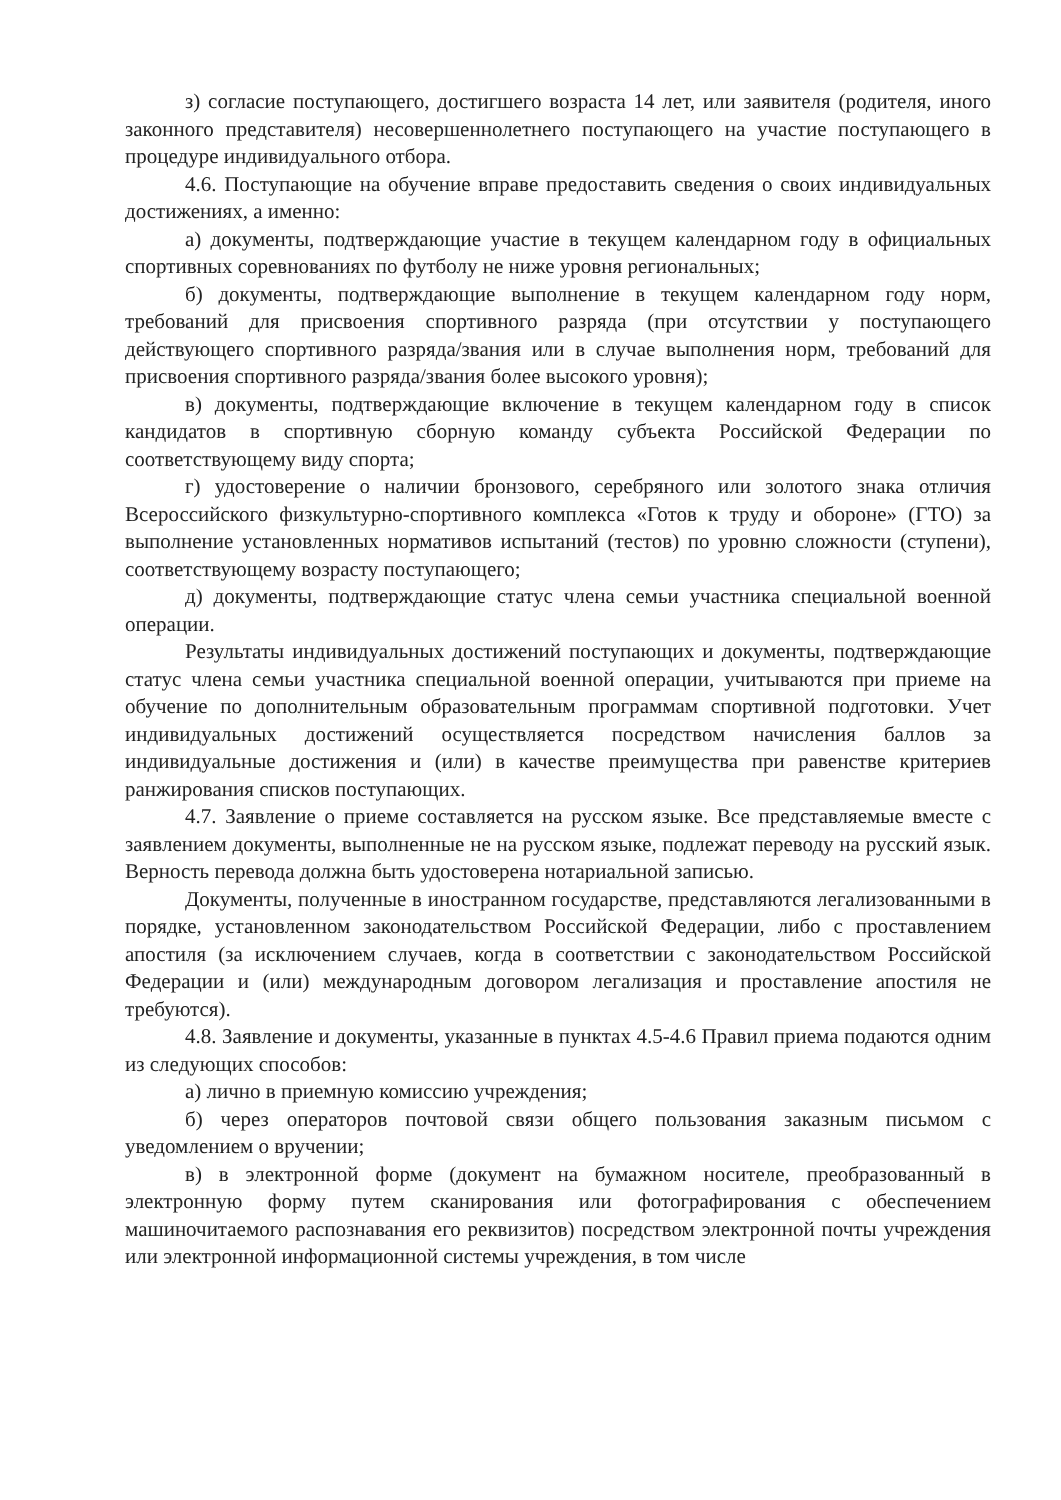з) согласие поступающего, достигшего возраста 14 лет, или заявителя (родителя, иного законного представителя) несовершеннолетнего поступающего на участие поступающего в процедуре индивидуального отбора.
4.6. Поступающие на обучение вправе предоставить сведения о своих индивидуальных достижениях, а именно:
а) документы, подтверждающие участие в текущем календарном году в официальных спортивных соревнованиях по футболу не ниже уровня региональных;
б) документы, подтверждающие выполнение в текущем календарном году норм, требований для присвоения спортивного разряда (при отсутствии у поступающего действующего спортивного разряда/звания или в случае выполнения норм, требований для присвоения спортивного разряда/звания более высокого уровня);
в) документы, подтверждающие включение в текущем календарном году в список кандидатов в спортивную сборную команду субъекта Российской Федерации по соответствующему виду спорта;
г) удостоверение о наличии бронзового, серебряного или золотого знака отличия Всероссийского физкультурно-спортивного комплекса «Готов к труду и обороне» (ГТО) за выполнение установленных нормативов испытаний (тестов) по уровню сложности (ступени), соответствующему возрасту поступающего;
д) документы, подтверждающие статус члена семьи участника специальной военной операции.
Результаты индивидуальных достижений поступающих и документы, подтверждающие статус члена семьи участника специальной военной операции, учитываются при приеме на обучение по дополнительным образовательным программам спортивной подготовки. Учет индивидуальных достижений осуществляется посредством начисления баллов за индивидуальные достижения и (или) в качестве преимущества при равенстве критериев ранжирования списков поступающих.
4.7. Заявление о приеме составляется на русском языке. Все представляемые вместе с заявлением документы, выполненные не на русском языке, подлежат переводу на русский язык. Верность перевода должна быть удостоверена нотариальной записью.
Документы, полученные в иностранном государстве, представляются легализованными в порядке, установленном законодательством Российской Федерации, либо с проставлением апостиля (за исключением случаев, когда в соответствии с законодательством Российской Федерации и (или) международным договором легализация и проставление апостиля не требуются).
4.8. Заявление и документы, указанные в пунктах 4.5-4.6 Правил приема подаются одним из следующих способов:
а) лично в приемную комиссию учреждения;
б) через операторов почтовой связи общего пользования заказным письмом с уведомлением о вручении;
в) в электронной форме (документ на бумажном носителе, преобразованный в электронную форму путем сканирования или фотографирования с обеспечением машиночитаемого распознавания его реквизитов) посредством электронной почты учреждения или электронной информационной системы учреждения, в том числе